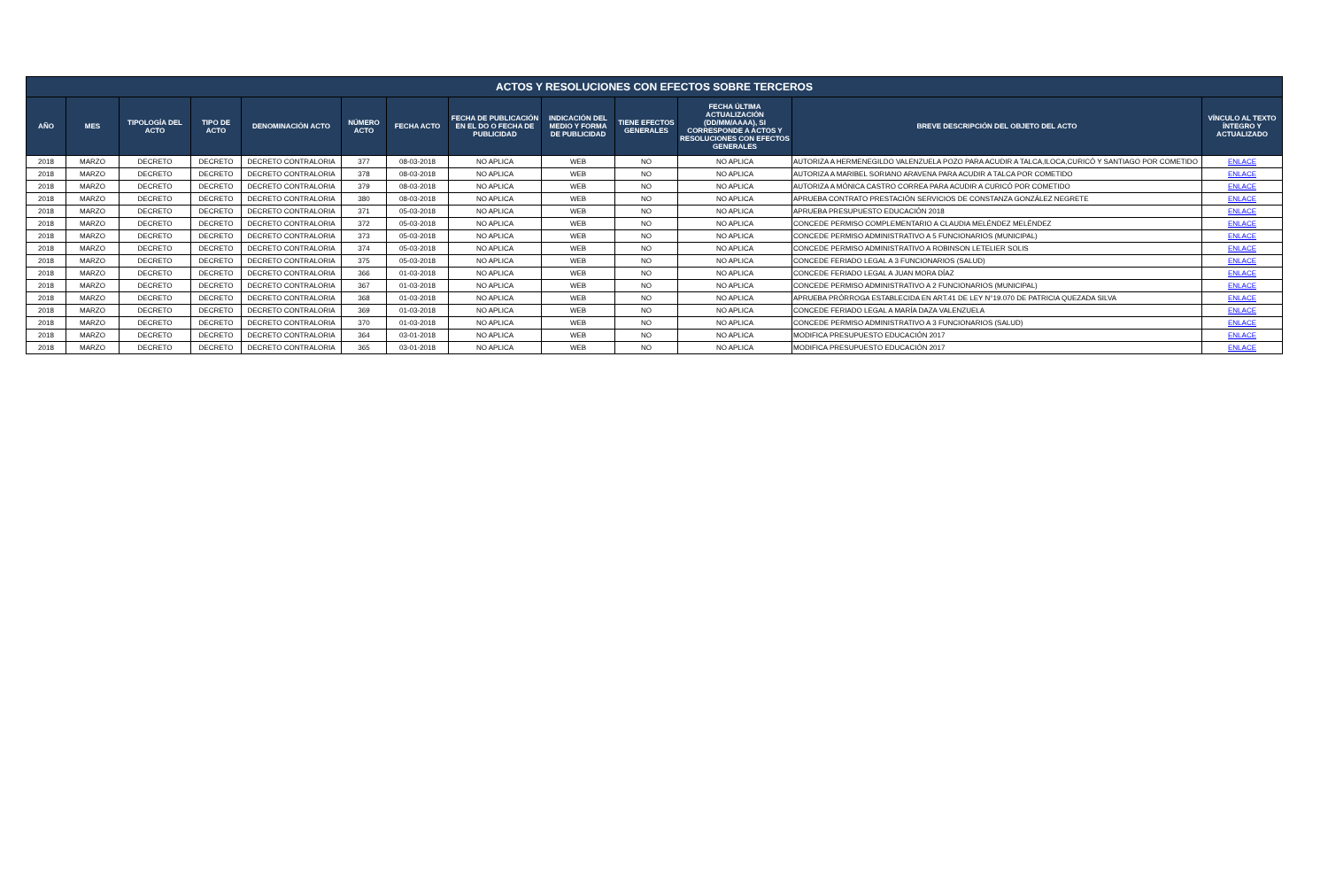| ACTOS Y RESOLUCIONES CON EFECTOS SOBRE TERCEROS | | | | | | | | | | | | |
| --- | --- | --- | --- | --- | --- | --- | --- | --- | --- | --- | --- | --- |
| AÑO | MES | TIPOLOGÍA DEL ACTO | TIPO DE ACTO | DENOMINACIÓN ACTO | NÚMERO ACTO | FECHA ACTO | FECHA DE PUBLICACIÓN EN EL DO O FECHA DE PUBLICIDAD | INDICACIÓN DEL MEDIO Y FORMA DE PUBLICIDAD | TIENE EFECTOS GENERALES | FECHA ÚLTIMA ACTUALIZACIÓN (DD/MM/AAAA), SI CORRESPONDE A ACTOS Y RESOLUCIONES CON EFECTOS GENERALES | BREVE DESCRIPCIÓN DEL OBJETO DEL ACTO | VÍNCULO AL TEXTO ÍNTEGRO Y ACTUALIZADO |
| 2018 | MARZO | DECRETO | DECRETO | DECRETO CONTRALORIA | 377 | 08-03-2018 | NO APLICA | WEB | NO | NO APLICA | AUTORIZA A HERMENEGILDO VALENZUELA POZO PARA ACUDIR A TALCA,ILOCA,CURICÓ Y SANTIAGO POR COMETIDO | ENLACE |
| 2018 | MARZO | DECRETO | DECRETO | DECRETO CONTRALORIA | 378 | 08-03-2018 | NO APLICA | WEB | NO | NO APLICA | AUTORIZA A MARIBEL SORIANO ARAVENA PARA ACUDIR A TALCA POR COMETIDO | ENLACE |
| 2018 | MARZO | DECRETO | DECRETO | DECRETO CONTRALORIA | 379 | 08-03-2018 | NO APLICA | WEB | NO | NO APLICA | AUTORIZA A MÓNICA CASTRO CORREA PARA ACUDIR A CURICÓ POR COMETIDO | ENLACE |
| 2018 | MARZO | DECRETO | DECRETO | DECRETO CONTRALORIA | 380 | 08-03-2018 | NO APLICA | WEB | NO | NO APLICA | APRUEBA CONTRATO PRESTACIÓN SERVICIOS DE CONSTANZA GONZÁLEZ NEGRETE | ENLACE |
| 2018 | MARZO | DECRETO | DECRETO | DECRETO CONTRALORIA | 371 | 05-03-2018 | NO APLICA | WEB | NO | NO APLICA | APRUEBA PRESUPUESTO EDUCACIÓN 2018 | ENLACE |
| 2018 | MARZO | DECRETO | DECRETO | DECRETO CONTRALORIA | 372 | 05-03-2018 | NO APLICA | WEB | NO | NO APLICA | CONCEDE PERMISO COMPLEMENTARIO A CLAUDIA MELÉNDEZ MELÉNDEZ | ENLACE |
| 2018 | MARZO | DECRETO | DECRETO | DECRETO CONTRALORIA | 373 | 05-03-2018 | NO APLICA | WEB | NO | NO APLICA | CONCEDE PERMISO ADMINISTRATIVO A 5 FUNCIONARIOS (MUNICIPAL) | ENLACE |
| 2018 | MARZO | DECRETO | DECRETO | DECRETO CONTRALORIA | 374 | 05-03-2018 | NO APLICA | WEB | NO | NO APLICA | CONCEDE PERMISO ADMINISTRATIVO A ROBINSON LETELIER SOLIS | ENLACE |
| 2018 | MARZO | DECRETO | DECRETO | DECRETO CONTRALORIA | 375 | 05-03-2018 | NO APLICA | WEB | NO | NO APLICA | CONCEDE FERIADO LEGAL A 3 FUNCIONARIOS (SALUD) | ENLACE |
| 2018 | MARZO | DECRETO | DECRETO | DECRETO CONTRALORIA | 366 | 01-03-2018 | NO APLICA | WEB | NO | NO APLICA | CONCEDE FERIADO LEGAL A JUAN MORA DÍAZ | ENLACE |
| 2018 | MARZO | DECRETO | DECRETO | DECRETO CONTRALORIA | 367 | 01-03-2018 | NO APLICA | WEB | NO | NO APLICA | CONCEDE PERMISO ADMINISTRATIVO A 2 FUNCIONARIOS (MUNICIPAL) | ENLACE |
| 2018 | MARZO | DECRETO | DECRETO | DECRETO CONTRALORIA | 368 | 01-03-2018 | NO APLICA | WEB | NO | NO APLICA | APRUEBA PRÓRROGA ESTABLECIDA EN ART.41 DE LEY N°19.070 DE PATRICIA QUEZADA SILVA | ENLACE |
| 2018 | MARZO | DECRETO | DECRETO | DECRETO CONTRALORIA | 369 | 01-03-2018 | NO APLICA | WEB | NO | NO APLICA | CONCEDE FERIADO LEGAL A MARÍA DAZA VALENZUELA | ENLACE |
| 2018 | MARZO | DECRETO | DECRETO | DECRETO CONTRALORIA | 370 | 01-03-2018 | NO APLICA | WEB | NO | NO APLICA | CONCEDE PERMISO ADMINISTRATIVO A 3 FUNCIONARIOS (SALUD) | ENLACE |
| 2018 | MARZO | DECRETO | DECRETO | DECRETO CONTRALORIA | 364 | 03-01-2018 | NO APLICA | WEB | NO | NO APLICA | MODIFICA PRESUPUESTO EDUCACIÓN 2017 | ENLACE |
| 2018 | MARZO | DECRETO | DECRETO | DECRETO CONTRALORIA | 365 | 03-01-2018 | NO APLICA | WEB | NO | NO APLICA | MODIFICA PRESUPUESTO EDUCACIÓN 2017 | ENLACE |